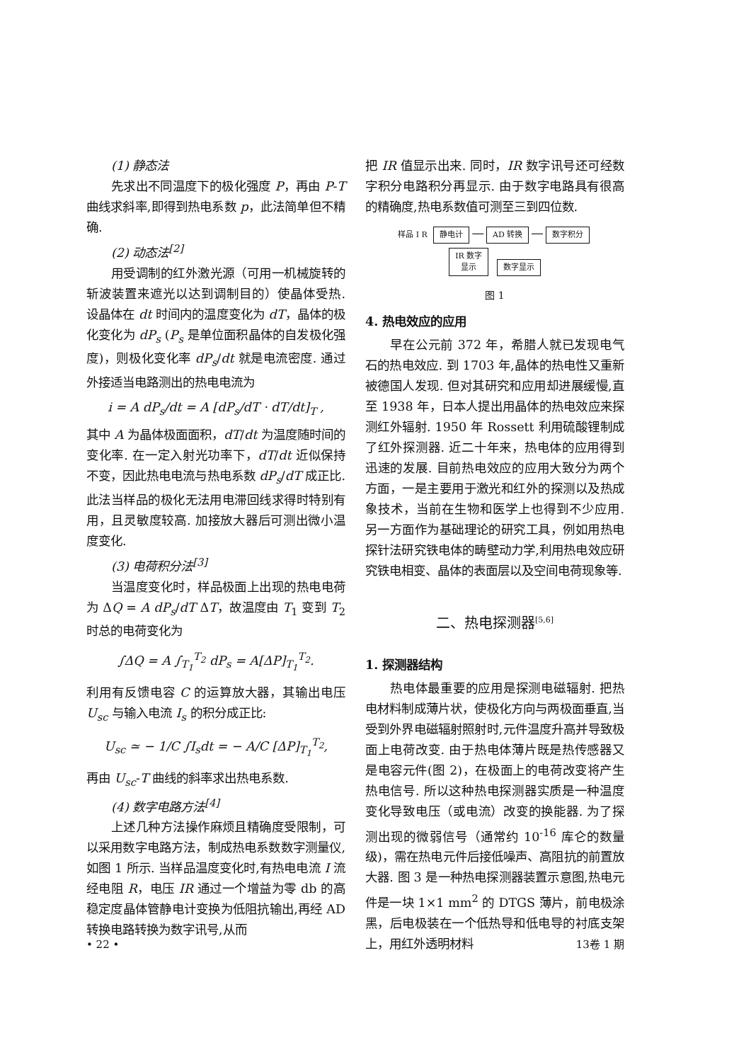(1) 静态法
先求出不同温度下的极化强度 P，再由 P-T 曲线求斜率,即得到热电系数 p，此法简单但不精确.
(2) 动态法<sup>[2]</sup>
用受调制的红外激光源（可用一机械旋转的斩波装置来遮光以达到调制目的）使晶体受热. 设晶体在 dt 时间内的温度变化为 dT，晶体的极化变化为 dP<sub>s</sub> (P<sub>s</sub> 是单位面积晶体的自发极化强度)，则极化变化率 dP<sub>s</sub>/dt 就是电流密度. 通过外接适当电路测出的热电电流为
i = A dP<sub>s</sub>/dt = A [dP<sub>s</sub>/dT · dT/dt]<sub>T</sub> ,
其中 A 为晶体极面面积，dT/dt 为温度随时间的变化率. 在一定入射光功率下，dT/dt 近似保持不变，因此热电电流与热电系数 dP<sub>s</sub>/dT 成正比. 此法当样品的极化无法用电滞回线求得时特别有用，且灵敏度较高. 加接放大器后可测出微小温度变化.
(3) 电荷积分法<sup>[3]</sup>
当温度变化时，样品极面上出现的热电电荷为 ΔQ = A dP<sub>s</sub>/dT ΔT，故温度由 T<sub>1</sub> 变到 T<sub>2</sub> 时总的电荷变化为
∫ΔQ = A ∫<sub>T<sub>1</sub></sub><sup>T<sub>2</sub></sup> dP<sub>s</sub> = A[ΔP]<sub>T<sub>1</sub></sub><sup>T<sub>2</sub></sup>.
利用有反馈电容 C 的运算放大器，其输出电压 U<sub>sc</sub> 与输入电流 I<sub>s</sub> 的积分成正比:
U<sub>sc</sub> ≃ − 1/C ∫I<sub>s</sub>dt = − A/C [ΔP]<sub>T<sub>1</sub></sub><sup>T<sub>2</sub></sup>,
再由 U<sub>sc</sub>-T 曲线的斜率求出热电系数.
(4) 数字电路方法<sup>[4]</sup>
上述几种方法操作麻烦且精确度受限制，可以采用数字电路方法，制成热电系数数字测量仪,如图 1 所示. 当样品温度变化时,有热电电流 I 流经电阻 R，电压 IR 通过一个增益为零 db 的高稳定度晶体管静电计变换为低阻抗输出,再经 AD 转换电路转换为数字讯号,从而
把 IR 值显示出来. 同时，IR 数字讯号还可经数字积分电路积分再显示. 由于数字电路具有很高的精确度,热电系数值可测至三到四位数.
样品 I R 静电计 — AD 转换 — 数字积分
IR 数字
显示 数字显示
图 1
4. 热电效应的应用
早在公元前 372 年，希腊人就已发现电气石的热电效应. 到 1703 年,晶体的热电性又重新被德国人发现. 但对其研究和应用却进展缓慢,直至 1938 年，日本人提出用晶体的热电效应来探测红外辐射. 1950 年 Rossett 利用硫酸锂制成了红外探测器. 近二十年来，热电体的应用得到迅速的发展. 目前热电效应的应用大致分为两个方面，一是主要用于激光和红外的探测以及热成象技术，当前在生物和医学上也得到不少应用. 另一方面作为基础理论的研究工具，例如用热电探针法研究铁电体的畴壁动力学,利用热电效应研究铁电相变、晶体的表面层以及空间电荷现象等.
二、热电探测器<sup>[5,6]</sup>
1. 探测器结构
热电体最重要的应用是探测电磁辐射. 把热电材料制成薄片状，使极化方向与两极面垂直,当受到外界电磁辐射照射时,元件温度升高并导致极面上电荷改变. 由于热电体薄片既是热传感器又是电容元件(图 2)，在极面上的电荷改变将产生热电信号. 所以这种热电探测器实质是一种温度变化导致电压（或电流）改变的换能器. 为了探测出现的微弱信号（通常约 10<sup>-16</sup> 库仑的数量级)，需在热电元件后接低噪声、高阻抗的前置放大器. 图 3 是一种热电探测器装置示意图,热电元件是一块 1×1 mm<sup>2</sup> 的 DTGS 薄片，前电极涂黑，后电极装在一个低热导和低电导的衬底支架上，用红外透明材料
• 22 • 13卷 1 期